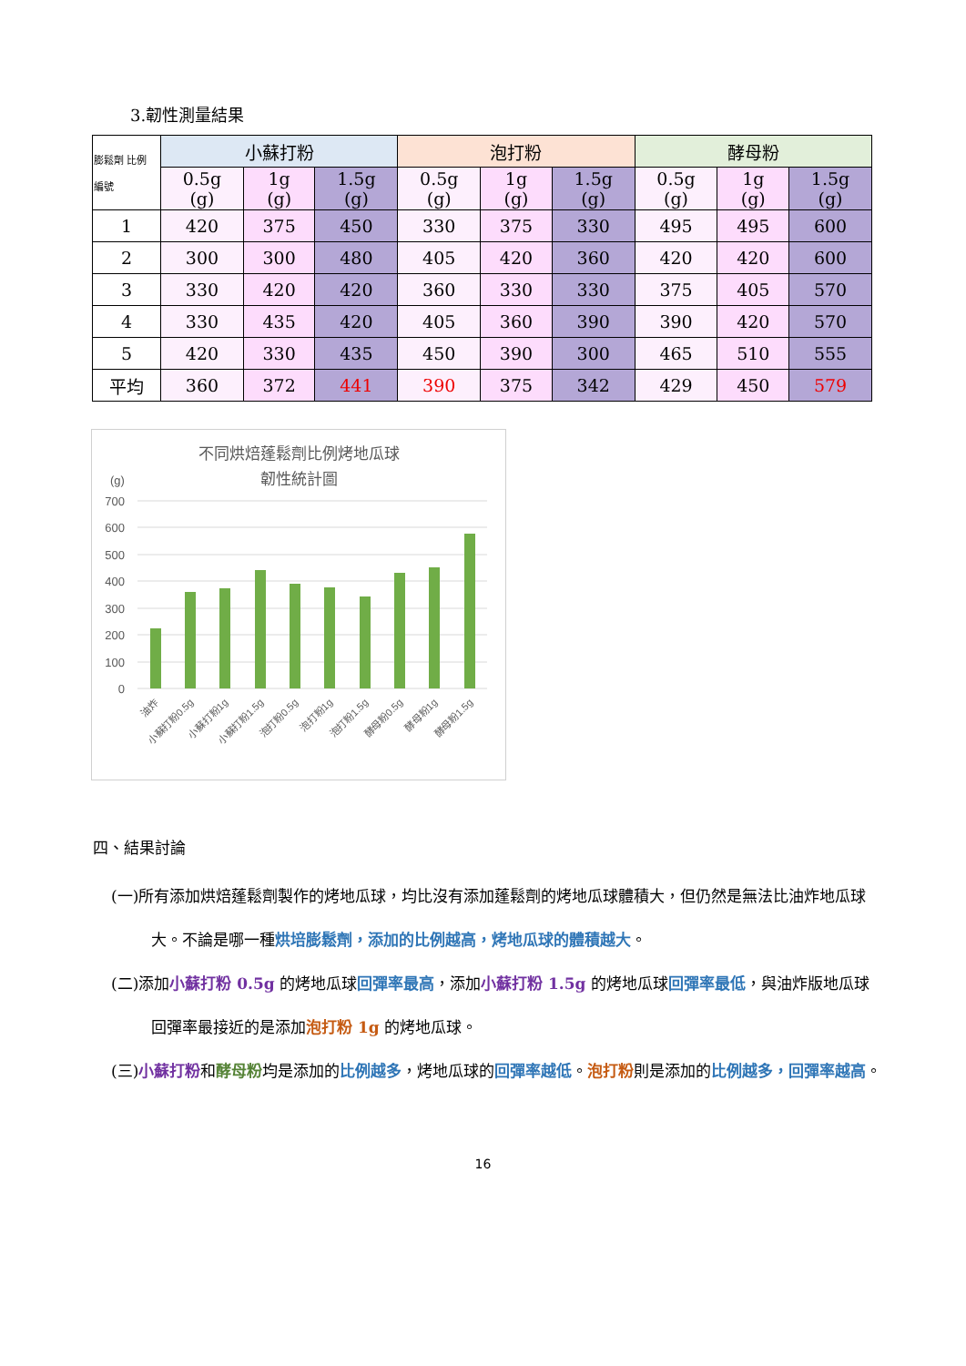3.韌性測量結果
| 膨鬆劑 比例 編號 | 小蘇打粉 | | | 泡打粉 | | | 酵母粉 | | |
| --- | --- | --- | --- | --- | --- | --- | --- | --- | --- |
| | 0.5g (g) | 1g (g) | 1.5g (g) | 0.5g (g) | 1g (g) | 1.5g (g) | 0.5g (g) | 1g (g) | 1.5g (g) |
| 1 | 420 | 375 | 450 | 330 | 375 | 330 | 495 | 495 | 600 |
| 2 | 300 | 300 | 480 | 405 | 420 | 360 | 420 | 420 | 600 |
| 3 | 330 | 420 | 420 | 360 | 330 | 330 | 375 | 405 | 570 |
| 4 | 330 | 435 | 420 | 405 | 360 | 390 | 390 | 420 | 570 |
| 5 | 420 | 330 | 435 | 450 | 390 | 300 | 465 | 510 | 555 |
| 平均 | 360 | 372 | 441 | 390 | 375 | 342 | 429 | 450 | 579 |
不同烘焙蓬鬆劑比例烤地瓜球
韌性統計圖
(g)
700
600
500
400
300
200
100
0
油炸
小蘇打粉0.5g
小蘇打粉1g
小蘇打粉1.5g
泡打粉0.5g
泡打粉1g
泡打粉1.5g
酵母粉0.5g
酵母粉1g
酵母粉1.5g
四、結果討論
(一)所有添加烘焙蓬鬆劑製作的烤地瓜球，均比沒有添加蓬鬆劑的烤地瓜球體積大，但仍然是無法比油炸地瓜球大。不論是哪一種烘培膨鬆劑，添加的比例越高，烤地瓜球的體積越大。
(二)添加小蘇打粉 0.5g 的烤地瓜球回彈率最高，添加小蘇打粉 1.5g 的烤地瓜球回彈率最低，與油炸版地瓜球回彈率最接近的是添加泡打粉 1g 的烤地瓜球。
(三)小蘇打粉和酵母粉均是添加的比例越多，烤地瓜球的回彈率越低。泡打粉則是添加的比例越多，回彈率越高。
16